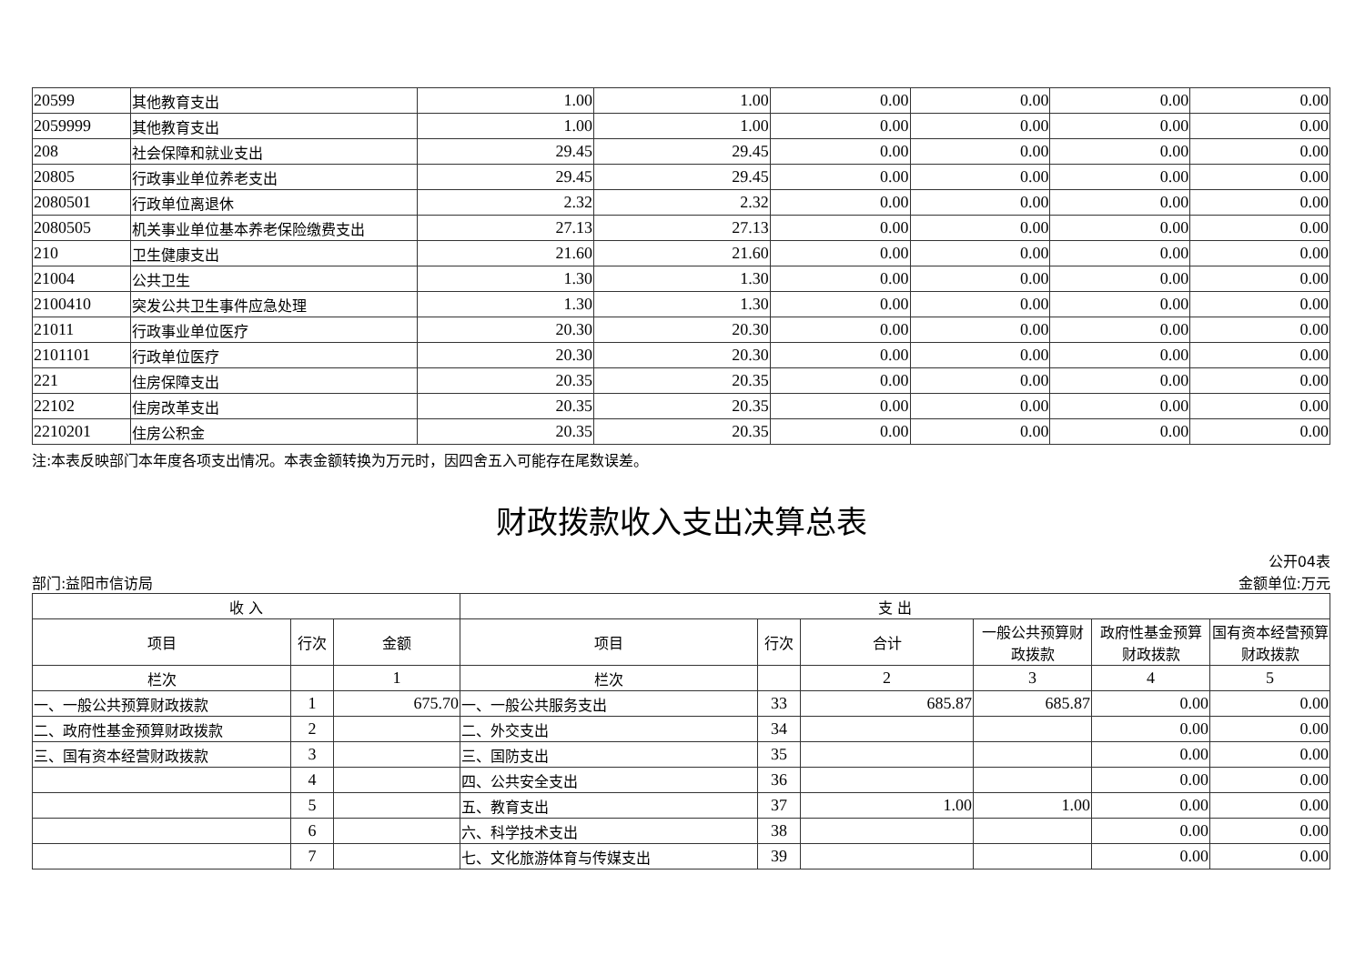| 20599 | 其他教育支出 | 1.00 | 1.00 | 0.00 | 0.00 | 0.00 | 0.00 |
| 2059999 | 其他教育支出 | 1.00 | 1.00 | 0.00 | 0.00 | 0.00 | 0.00 |
| 208 | 社会保障和就业支出 | 29.45 | 29.45 | 0.00 | 0.00 | 0.00 | 0.00 |
| 20805 | 行政事业单位养老支出 | 29.45 | 29.45 | 0.00 | 0.00 | 0.00 | 0.00 |
| 2080501 | 行政单位离退休 | 2.32 | 2.32 | 0.00 | 0.00 | 0.00 | 0.00 |
| 2080505 | 机关事业单位基本养老保险缴费支出 | 27.13 | 27.13 | 0.00 | 0.00 | 0.00 | 0.00 |
| 210 | 卫生健康支出 | 21.60 | 21.60 | 0.00 | 0.00 | 0.00 | 0.00 |
| 21004 | 公共卫生 | 1.30 | 1.30 | 0.00 | 0.00 | 0.00 | 0.00 |
| 2100410 | 突发公共卫生事件应急处理 | 1.30 | 1.30 | 0.00 | 0.00 | 0.00 | 0.00 |
| 21011 | 行政事业单位医疗 | 20.30 | 20.30 | 0.00 | 0.00 | 0.00 | 0.00 |
| 2101101 | 行政单位医疗 | 20.30 | 20.30 | 0.00 | 0.00 | 0.00 | 0.00 |
| 221 | 住房保障支出 | 20.35 | 20.35 | 0.00 | 0.00 | 0.00 | 0.00 |
| 22102 | 住房改革支出 | 20.35 | 20.35 | 0.00 | 0.00 | 0.00 | 0.00 |
| 2210201 | 住房公积金 | 20.35 | 20.35 | 0.00 | 0.00 | 0.00 | 0.00 |
注:本表反映部门本年度各项支出情况。本表金额转换为万元时，因四舍五入可能存在尾数误差。
财政拨款收入支出决算总表
公开04表
部门:益阳市信访局 金额单位:万元
| 收 入 | | | 支 出 | | | | | |
| --- | --- | --- | --- | --- | --- | --- | --- | --- |
| 项目 | 行次 | 金额 | 项目 | 行次 | 合计 | 一般公共预算财政拨款 | 政府性基金预算财政拨款 | 国有资本经营预算财政拨款 |
| 栏次 | | 1 | 栏次 | | 2 | 3 | 4 | 5 |
| 一、一般公共预算财政拨款 | 1 | 675.70 | 一、一般公共服务支出 | 33 | 685.87 | 685.87 | 0.00 | 0.00 |
| 二、政府性基金预算财政拨款 | 2 | | 二、外交支出 | 34 | | | 0.00 | 0.00 |
| 三、国有资本经营财政拨款 | 3 | | 三、国防支出 | 35 | | | 0.00 | 0.00 |
| | 4 | | 四、公共安全支出 | 36 | | | 0.00 | 0.00 |
| | 5 | | 五、教育支出 | 37 | 1.00 | 1.00 | 0.00 | 0.00 |
| | 6 | | 六、科学技术支出 | 38 | | | 0.00 | 0.00 |
| | 7 | | 七、文化旅游体育与传媒支出 | 39 | | | 0.00 | 0.00 |